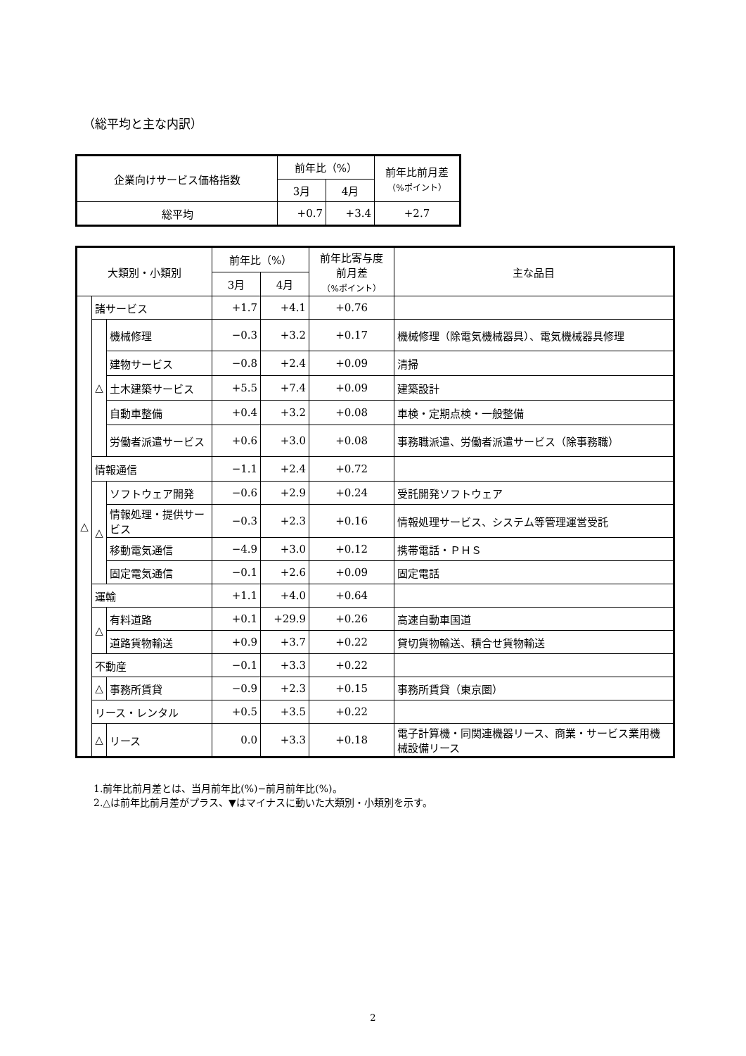（総平均と主な内訳）
| 企業向けサービス価格指数 | 前年比（%） | | 前年比前月差 （%ポイント） |
| --- | --- | --- | --- |
| | 3月 | 4月 | |
| 総平均 | +0.7 | +3.4 | +2.7 |
| 大類別・小類別 | | | 前年比（%） | | 前年比寄与度 前月差 （%ポイント） | 主な品目 |
| --- | --- | --- | --- | --- | --- | --- |
| | | | 3月 | 4月 | | |
| △ | 諸サービス | | +1.7 | +4.1 | +0.76 | |
| | △ | 機械修理 | −0.3 | +3.2 | +0.17 | 機械修理（除電気機械器具）、電気機械器具修理 |
| | | 建物サービス | −0.8 | +2.4 | +0.09 | 清掃 |
| | | 土木建築サービス | +5.5 | +7.4 | +0.09 | 建築設計 |
| | | 自動車整備 | +0.4 | +3.2 | +0.08 | 車検・定期点検・一般整備 |
| | | 労働者派遣サービス | +0.6 | +3.0 | +0.08 | 事務職派遣、労働者派遣サービス（除事務職） |
| | 情報通信 | | −1.1 | +2.4 | +0.72 | |
| | △ | ソフトウェア開発 | −0.6 | +2.9 | +0.24 | 受託開発ソフトウェア |
| | | 情報処理・提供サービス | −0.3 | +2.3 | +0.16 | 情報処理サービス、システム等管理運営受託 |
| | | 移動電気通信 | −4.9 | +3.0 | +0.12 | 携帯電話・ＰＨＳ |
| | | 固定電気通信 | −0.1 | +2.6 | +0.09 | 固定電話 |
| | 運輸 | | +1.1 | +4.0 | +0.64 | |
| | △ | 有料道路 | +0.1 | +29.9 | +0.26 | 高速自動車国道 |
| | | 道路貨物輸送 | +0.9 | +3.7 | +0.22 | 貸切貨物輸送、積合せ貨物輸送 |
| | 不動産 | | −0.1 | +3.3 | +0.22 | |
| | △ | 事務所賃貸 | −0.9 | +2.3 | +0.15 | 事務所賃貸（東京圏） |
| | リース・レンタル | | +0.5 | +3.5 | +0.22 | |
| | △ | リース | 0.0 | +3.3 | +0.18 | 電子計算機・同関連機器リース、商業・サービス業用機械設備リース |
1.前年比前月差とは、当月前年比(%)−前月前年比(%)。
2.△は前年比前月差がプラス、▼はマイナスに動いた大類別・小類別を示す。
2